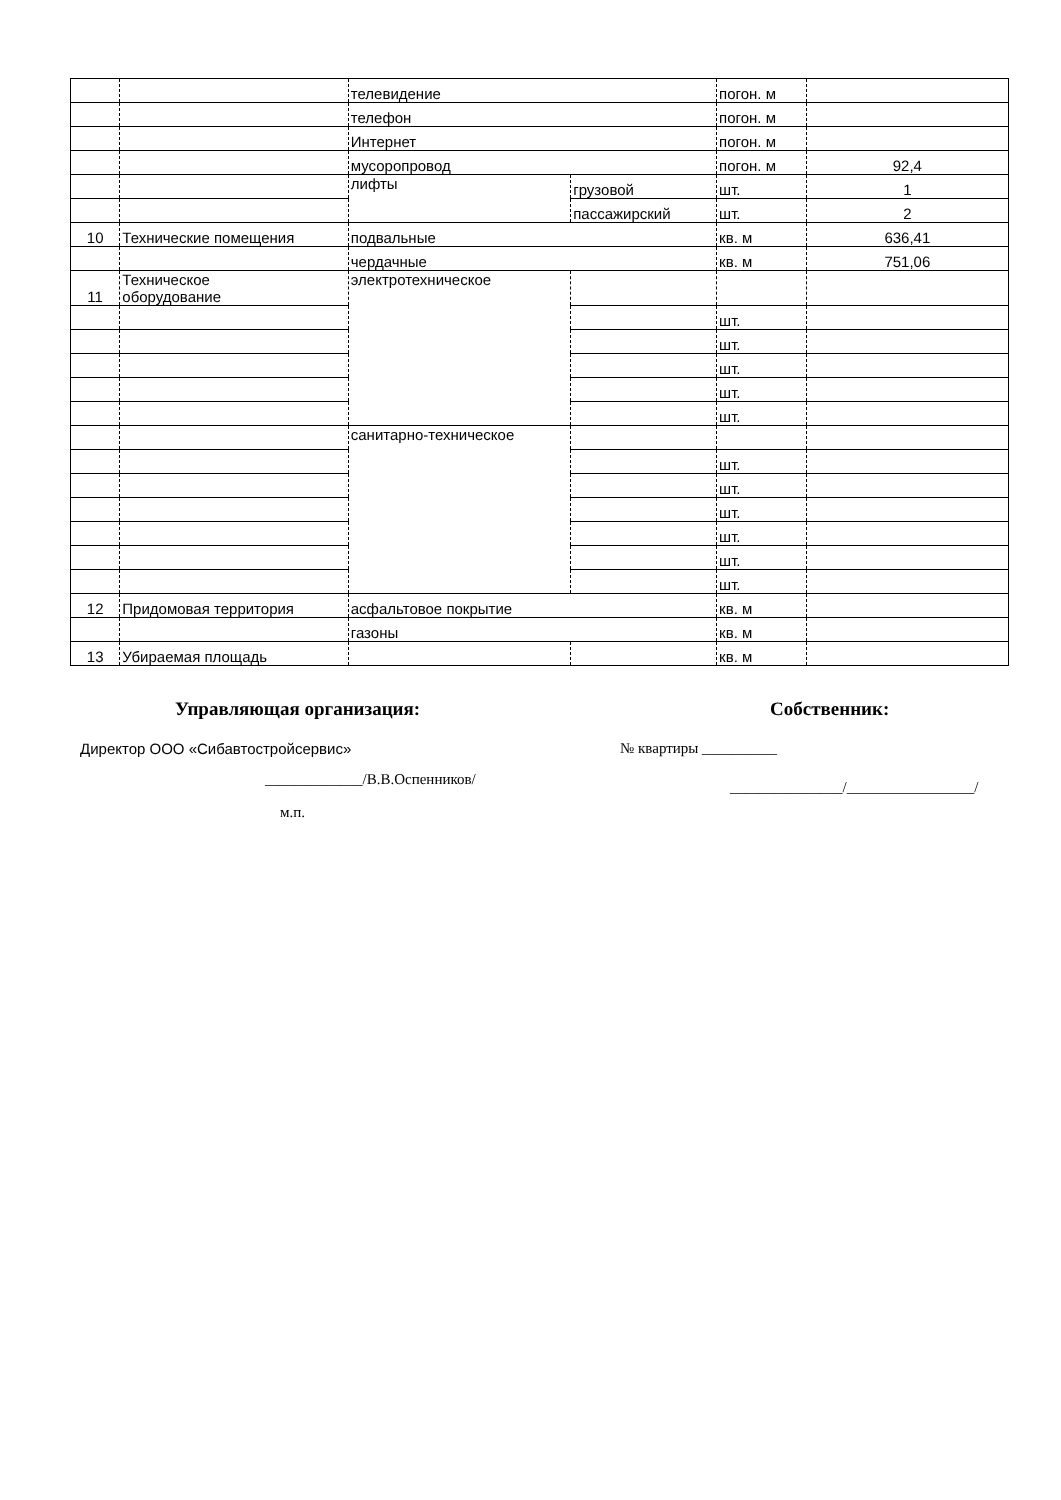| | | телевидение | | погон. м | |
| | | телефон | | погон. м | |
| | | Интернет | | погон. м | |
| | | мусоропровод | | погон. м | 92,4 |
| | | лифты | грузовой | шт. | 1 |
| | | | пассажирский | шт. | 2 |
| 10 | Технические помещения | подвальные | | кв. м | 636,41 |
| | | чердачные | | кв. м | 751,06 |
| 11 | Техническое оборудование | электротехническое | | | |
| | | | | шт. | |
| | | | | шт. | |
| | | | | шт. | |
| | | | | шт. | |
| | | | | шт. | |
| | | санитарно-техническое | | | |
| | | | | шт. | |
| | | | | шт. | |
| | | | | шт. | |
| | | | | шт. | |
| | | | | шт. | |
| | | | | шт. | |
| 12 | Придомовая территория | асфальтовое покрытие | | кв. м | |
| | | газоны | | кв. м | |
| 13 | Убираемая площадь | | | кв. м | |
Управляющая организация:
Директор ООО «Сибавтостройсервис»
_____________/В.В.Оспенников/
м.п.
Собственник:
№ квартиры __________
_______________/_________________/